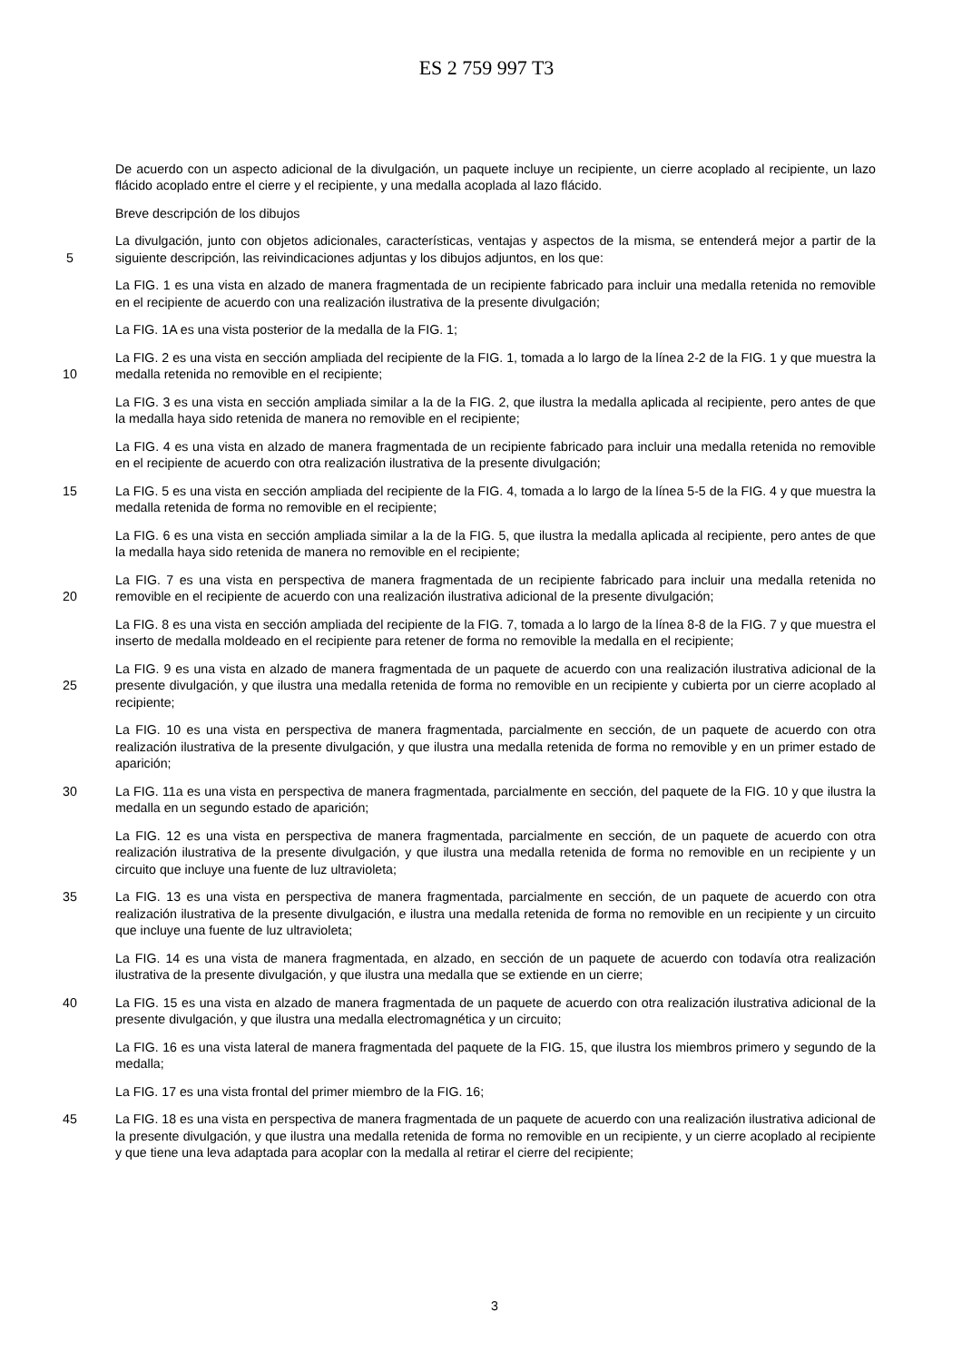ES 2 759 997 T3
De acuerdo con un aspecto adicional de la divulgación, un paquete incluye un recipiente, un cierre acoplado al recipiente, un lazo flácido acoplado entre el cierre y el recipiente, y una medalla acoplada al lazo flácido.
Breve descripción de los dibujos
5 La divulgación, junto con objetos adicionales, características, ventajas y aspectos de la misma, se entenderá mejor a partir de la siguiente descripción, las reivindicaciones adjuntas y los dibujos adjuntos, en los que:
La FIG. 1 es una vista en alzado de manera fragmentada de un recipiente fabricado para incluir una medalla retenida no removible en el recipiente de acuerdo con una realización ilustrativa de la presente divulgación;
La FIG. 1A es una vista posterior de la medalla de la FIG. 1;
10 La FIG. 2 es una vista en sección ampliada del recipiente de la FIG. 1, tomada a lo largo de la línea 2-2 de la FIG. 1 y que muestra la medalla retenida no removible en el recipiente;
La FIG. 3 es una vista en sección ampliada similar a la de la FIG. 2, que ilustra la medalla aplicada al recipiente, pero antes de que la medalla haya sido retenida de manera no removible en el recipiente;
La FIG. 4 es una vista en alzado de manera fragmentada de un recipiente fabricado para incluir una medalla retenida no removible en el recipiente de acuerdo con otra realización ilustrativa de la presente divulgación;
15 La FIG. 5 es una vista en sección ampliada del recipiente de la FIG. 4, tomada a lo largo de la línea 5-5 de la FIG. 4 y que muestra la medalla retenida de forma no removible en el recipiente;
La FIG. 6 es una vista en sección ampliada similar a la de la FIG. 5, que ilustra la medalla aplicada al recipiente, pero antes de que la medalla haya sido retenida de manera no removible en el recipiente;
20 La FIG. 7 es una vista en perspectiva de manera fragmentada de un recipiente fabricado para incluir una medalla retenida no removible en el recipiente de acuerdo con una realización ilustrativa adicional de la presente divulgación;
La FIG. 8 es una vista en sección ampliada del recipiente de la FIG. 7, tomada a lo largo de la línea 8-8 de la FIG. 7 y que muestra el inserto de medalla moldeado en el recipiente para retener de forma no removible la medalla en el recipiente;
25 La FIG. 9 es una vista en alzado de manera fragmentada de un paquete de acuerdo con una realización ilustrativa adicional de la presente divulgación, y que ilustra una medalla retenida de forma no removible en un recipiente y cubierta por un cierre acoplado al recipiente;
La FIG. 10 es una vista en perspectiva de manera fragmentada, parcialmente en sección, de un paquete de acuerdo con otra realización ilustrativa de la presente divulgación, y que ilustra una medalla retenida de forma no removible y en un primer estado de aparición;
30 La FIG. 11a es una vista en perspectiva de manera fragmentada, parcialmente en sección, del paquete de la FIG. 10 y que ilustra la medalla en un segundo estado de aparición;
La FIG. 12 es una vista en perspectiva de manera fragmentada, parcialmente en sección, de un paquete de acuerdo con otra realización ilustrativa de la presente divulgación, y que ilustra una medalla retenida de forma no removible en un recipiente y un circuito que incluye una fuente de luz ultravioleta;
35 La FIG. 13 es una vista en perspectiva de manera fragmentada, parcialmente en sección, de un paquete de acuerdo con otra realización ilustrativa de la presente divulgación, e ilustra una medalla retenida de forma no removible en un recipiente y un circuito que incluye una fuente de luz ultravioleta;
La FIG. 14 es una vista de manera fragmentada, en alzado, en sección de un paquete de acuerdo con todavía otra realización ilustrativa de la presente divulgación, y que ilustra una medalla que se extiende en un cierre;
40 La FIG. 15 es una vista en alzado de manera fragmentada de un paquete de acuerdo con otra realización ilustrativa adicional de la presente divulgación, y que ilustra una medalla electromagnética y un circuito;
La FIG. 16 es una vista lateral de manera fragmentada del paquete de la FIG. 15, que ilustra los miembros primero y segundo de la medalla;
La FIG. 17 es una vista frontal del primer miembro de la FIG. 16;
45 La FIG. 18 es una vista en perspectiva de manera fragmentada de un paquete de acuerdo con una realización ilustrativa adicional de la presente divulgación, y que ilustra una medalla retenida de forma no removible en un recipiente, y un cierre acoplado al recipiente y que tiene una leva adaptada para acoplar con la medalla al retirar el cierre del recipiente;
3